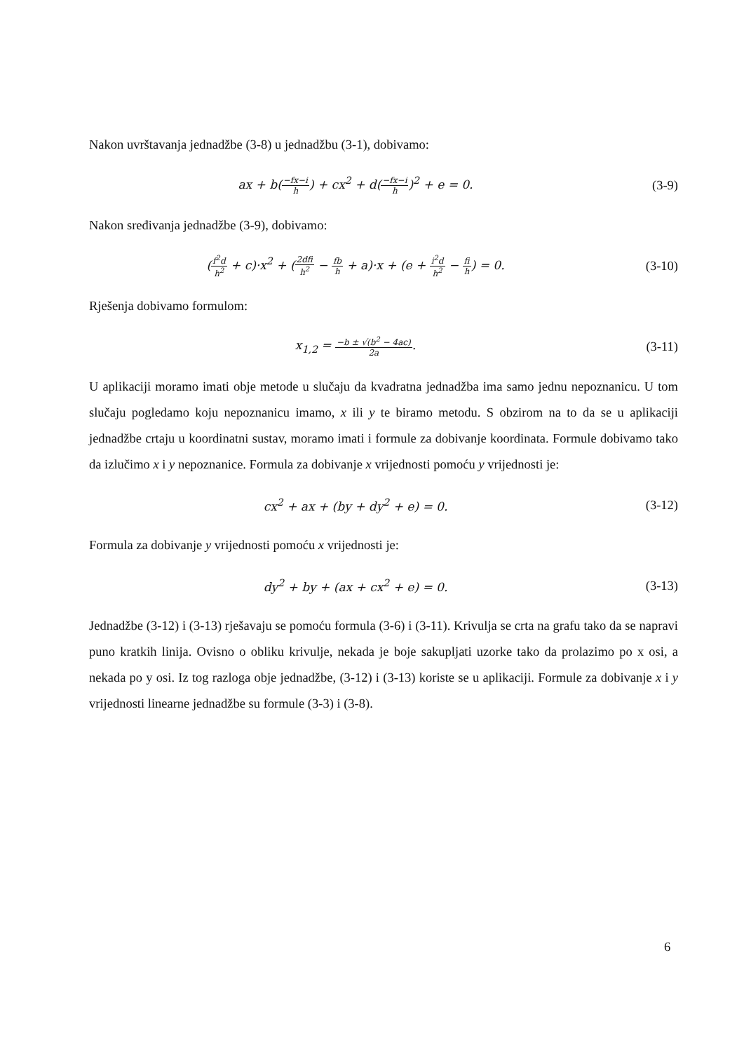Nakon uvrštavanja jednadžbe (3-8) u jednadžbu (3-1), dobivamo:
ax + b(−fx−i h) + cx<sup>2</sup> + d(−fx−i h)<sup>2</sup> + e = 0.
(3-9)
Nakon sređivanja jednadžbe (3-9), dobivamo:
(f<sup>2</sup>d h<sup>2</sup> + c)·x<sup>2</sup> + (2dfi h<sup>2</sup> − fb h + a)·x + (e + i<sup>2</sup>d h<sup>2</sup> − fi h) = 0.
(3-10)
Rješenja dobivamo formulom:
x<sub>1,2</sub> = −b ± √(b<sup>2</sup> − 4ac) 2a. (3-11)
U aplikaciji moramo imati obje metode u slučaju da kvadratna jednadžba ima samo jednu nepoznanicu. U tom slučaju pogledamo koju nepoznanicu imamo, x ili y te biramo metodu. S obzirom na to da se u aplikaciji jednadžbe crtaju u koordinatni sustav, moramo imati i formule za dobivanje koordinata. Formule dobivamo tako da izlučimo x i y nepoznanice. Formula za dobivanje x vrijednosti pomoću y vrijednosti je:
cx<sup>2</sup> + ax + (by + dy<sup>2</sup> + e) = 0. (3-12)
Formula za dobivanje y vrijednosti pomoću x vrijednosti je:
dy<sup>2</sup> + by + (ax + cx<sup>2</sup> + e) = 0. (3-13)
Jednadžbe (3-12) i (3-13) rješavaju se pomoću formula (3-6) i (3-11). Krivulja se crta na grafu tako da se napravi puno kratkih linija. Ovisno o obliku krivulje, nekada je boje sakupljati uzorke tako da prolazimo po x osi, a nekada po y osi. Iz tog razloga obje jednadžbe, (3-12) i (3-13) koriste se u aplikaciji. Formule za dobivanje x i y vrijednosti linearne jednadžbe su formule (3-3) i (3-8).
6